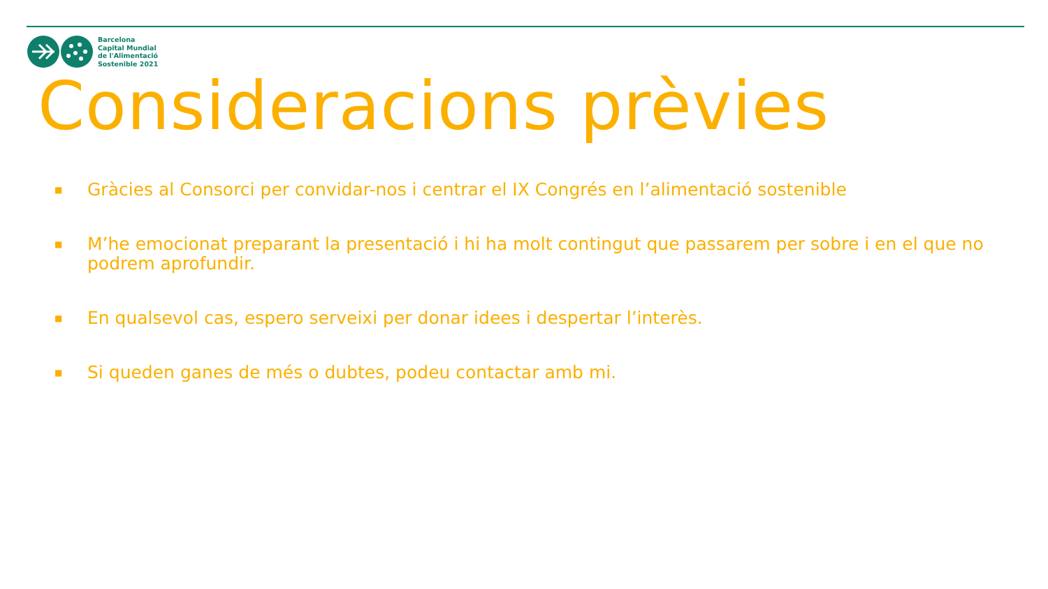Barcelona
Capital Mundial
de l'Alimentació
Sostenible 2021
Consideracions prèvies
■ Gràcies al Consorci per convidar-nos i centrar el IX Congrés en l’alimentació sostenible
■ M’he emocionat preparant la presentació i hi ha molt contingut que passarem per sobre i en el que no podrem aprofundir.
■ En qualsevol cas, espero serveixi per donar idees i despertar l’interès.
■ Si queden ganes de més o dubtes, podeu contactar amb mi.